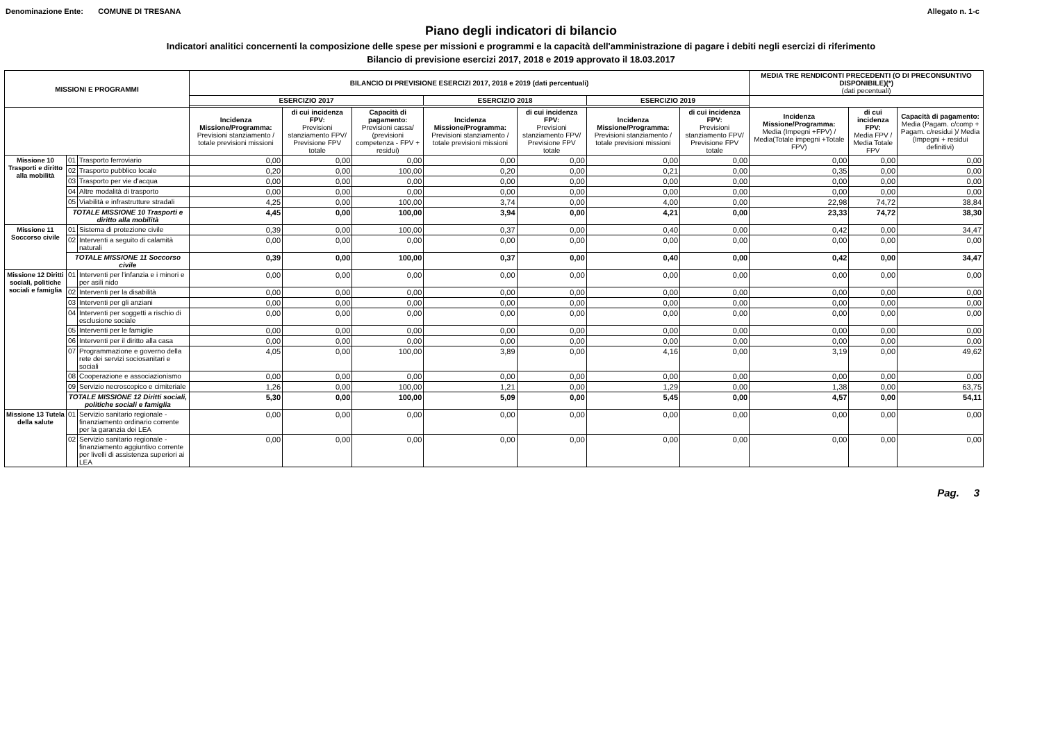Denominazione Ente: COMUNE DI TRESANA Allegato n. 1-c
Piano degli indicatori di bilancio
Indicatori analitici concernenti la composizione delle spese per missioni e programmi e la capacità dell'amministrazione di pagare i debiti negli esercizi di riferimento
Bilancio di previsione esercizi 2017, 2018 e 2019 approvato il 18.03.2017
| MISSIONI E PROGRAMMI | | | BILANCIO DI PREVISIONE ESERCIZI 2017, 2018 e 2019 (dati percentuali) | | | | | | | MEDIA TRE RENDICONTI PRECEDENTI (O DI PRECONSUNTIVO DISPONIBILE)(*) (dati pecentuali) | | |
| --- | --- | --- | --- | --- | --- | --- | --- | --- | --- | --- | --- | --- |
| | | | ESERCIZIO 2017 | | | ESERCIZIO 2018 | | ESERCIZIO 2019 | | | | |
| | | | Incidenza Missione/Programma: Previsioni stanziamento / totale previsioni missioni | di cui incidenza FPV: Previsioni stanziamento FPV/ Previsione FPV totale | Capacità di pagamento: Previsioni cassa/ (previsioni competenza - FPV + residui) | Incidenza Missione/Programma: Previsioni stanziamento / totale previsioni missioni | di cui incidenza FPV: Previsioni stanziamento FPV/ Previsione FPV totale | Incidenza Missione/Programma: Previsioni stanziamento / totale previsioni missioni | di cui incidenza FPV: Previsioni stanziamento FPV/ Previsione FPV totale | Incidenza Missione/Programma: Media (Impegni +FPV) / Media(Totale impegni +Totale FPV) | di cui incidenza FPV: Media FPV / Media Totale FPV | Capacità di pagamento: Media (Pagam. c/comp + Pagam. c/residui )/ Media (Impegni + residui definitivi) |
| Missione 10 Trasporti e diritto alla mobilità | 01 | Trasporto ferroviario | 0,00 | 0,00 | 0,00 | 0,00 | 0,00 | 0,00 | 0,00 | 0,00 | 0,00 | 0,00 |
| | 02 | Trasporto pubblico locale | 0,20 | 0,00 | 100,00 | 0,20 | 0,00 | 0,21 | 0,00 | 0,35 | 0,00 | 0,00 |
| | 03 | Trasporto per vie d'acqua | 0,00 | 0,00 | 0,00 | 0,00 | 0,00 | 0,00 | 0,00 | 0,00 | 0,00 | 0,00 |
| | 04 | Altre modalità di trasporto | 0,00 | 0,00 | 0,00 | 0,00 | 0,00 | 0,00 | 0,00 | 0,00 | 0,00 | 0,00 |
| | 05 | Viabilità e infrastrutture stradali | 4,25 | 0,00 | 100,00 | 3,74 | 0,00 | 4,00 | 0,00 | 22,98 | 74,72 | 38,84 |
| | TOTALE MISSIONE 10 Trasporti e diritto alla mobilità | | 4,45 | 0,00 | 100,00 | 3,94 | 0,00 | 4,21 | 0,00 | 23,33 | 74,72 | 38,30 |
| Missione 11 Soccorso civile | 01 | Sistema di protezione civile | 0,39 | 0,00 | 100,00 | 0,37 | 0,00 | 0,40 | 0,00 | 0,42 | 0,00 | 34,47 |
| | 02 | Interventi a seguito di calamità naturali | 0,00 | 0,00 | 0,00 | 0,00 | 0,00 | 0,00 | 0,00 | 0,00 | 0,00 | 0,00 |
| | TOTALE MISSIONE 11 Soccorso civile | | 0,39 | 0,00 | 100,00 | 0,37 | 0,00 | 0,40 | 0,00 | 0,42 | 0,00 | 34,47 |
| Missione 12 Diritti sociali, politiche sociali e famiglia | 01 | Interventi per l'infanzia e i minori e per asili nido | 0,00 | 0,00 | 0,00 | 0,00 | 0,00 | 0,00 | 0,00 | 0,00 | 0,00 | 0,00 |
| | 02 | Interventi per la disabilità | 0,00 | 0,00 | 0,00 | 0,00 | 0,00 | 0,00 | 0,00 | 0,00 | 0,00 | 0,00 |
| | 03 | Interventi per gli anziani | 0,00 | 0,00 | 0,00 | 0,00 | 0,00 | 0,00 | 0,00 | 0,00 | 0,00 | 0,00 |
| | 04 | Interventi per soggetti a rischio di esclusione sociale | 0,00 | 0,00 | 0,00 | 0,00 | 0,00 | 0,00 | 0,00 | 0,00 | 0,00 | 0,00 |
| | 05 | Interventi per le famiglie | 0,00 | 0,00 | 0,00 | 0,00 | 0,00 | 0,00 | 0,00 | 0,00 | 0,00 | 0,00 |
| | 06 | Interventi per il diritto alla casa | 0,00 | 0,00 | 0,00 | 0,00 | 0,00 | 0,00 | 0,00 | 0,00 | 0,00 | 0,00 |
| | 07 | Programmazione e governo della rete dei servizi sociosanitari e sociali | 4,05 | 0,00 | 100,00 | 3,89 | 0,00 | 4,16 | 0,00 | 3,19 | 0,00 | 49,62 |
| | 08 | Cooperazione e associazionismo | 0,00 | 0,00 | 0,00 | 0,00 | 0,00 | 0,00 | 0,00 | 0,00 | 0,00 | 0,00 |
| | 09 | Servizio necroscopico e cimiteriale | 1,26 | 0,00 | 100,00 | 1,21 | 0,00 | 1,29 | 0,00 | 1,38 | 0,00 | 63,75 |
| | TOTALE MISSIONE 12 Diritti sociali, politiche sociali e famiglia | | 5,30 | 0,00 | 100,00 | 5,09 | 0,00 | 5,45 | 0,00 | 4,57 | 0,00 | 54,11 |
| Missione 13 Tutela della salute | 01 | Servizio sanitario regionale - finanziamento ordinario corrente per la garanzia dei LEA | 0,00 | 0,00 | 0,00 | 0,00 | 0,00 | 0,00 | 0,00 | 0,00 | 0,00 | 0,00 |
| | 02 | Servizio sanitario regionale - finanziamento aggiuntivo corrente per livelli di assistenza superiori ai LEA | 0,00 | 0,00 | 0,00 | 0,00 | 0,00 | 0,00 | 0,00 | 0,00 | 0,00 | 0,00 |
Pag. 3